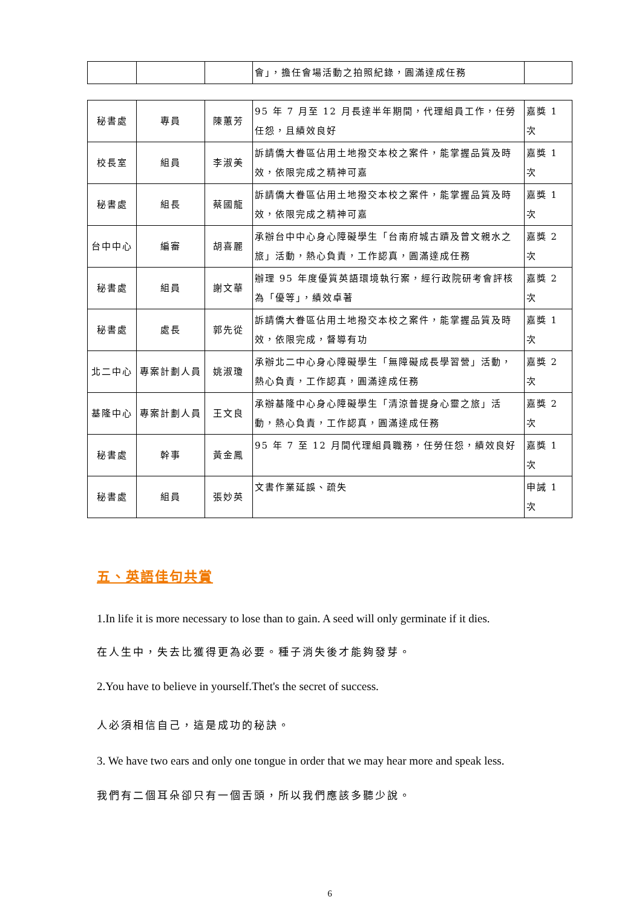| | | | 會」，擔任會場活動之拍照紀錄，圓滿達成任務 | |
| 秘書處 | 專員 | 陳蕙芳 | 95 年 7 月至 12 月長達半年期間，代理組員工作，任勞任怨，且績效良好 | 嘉獎 1 次 |
| 校長室 | 組員 | 李淑美 | 訴請僑大眷區佔用土地撥交本校之案件，能掌握品質及時效，依限完成之精神可嘉 | 嘉獎 1 次 |
| 秘書處 | 組長 | 蔡國龍 | 訴請僑大眷區佔用土地撥交本校之案件，能掌握品質及時效，依限完成之精神可嘉 | 嘉獎 1 次 |
| 台中中心 | 編審 | 胡喜麗 | 承辦台中中心身心障礙學生「台南府城古蹟及曾文親水之旅」活動，熱心負責，工作認真，圓滿達成任務 | 嘉獎 2 次 |
| 秘書處 | 組員 | 謝文華 | 辦理 95 年度優質英語環境執行案，經行政院研考會評核為「優等」，績效卓著 | 嘉獎 2 次 |
| 秘書處 | 處長 | 郭先從 | 訴請僑大眷區佔用土地撥交本校之案件，能掌握品質及時效，依限完成，督導有功 | 嘉獎 1 次 |
| 北二中心 | 專案計劃人員 | 姚淑瓊 | 承辦北二中心身心障礙學生「無障礙成長學習營」活動，熱心負責，工作認真，圓滿達成任務 | 嘉獎 2 次 |
| 基隆中心 | 專案計劃人員 | 王文良 | 承辦基隆中心身心障礙學生「清涼普提身心靈之旅」活動，熱心負責，工作認真，圓滿達成任務 | 嘉獎 2 次 |
| 秘書處 | 幹事 | 黃金鳳 | 95 年 7 至 12 月間代理組員職務，任勞任怨，績效良好 | 嘉獎 1 次 |
| 秘書處 | 組員 | 張妙英 | 文書作業延誤、疏失 | 申誡 1 次 |
五、英語佳句共賞
1.In life it is more necessary to lose than to gain. A seed will only germinate if it dies.
在人生中，失去比獲得更為必要。種子消失後才能夠發芽。
2.You have to believe in yourself.Thet's the secret of success.
人必須相信自己，這是成功的秘訣。
3. We have two ears and only one tongue in order that we may hear more and speak less.
我們有二個耳朵卻只有一個舌頭，所以我們應該多聽少說。
6